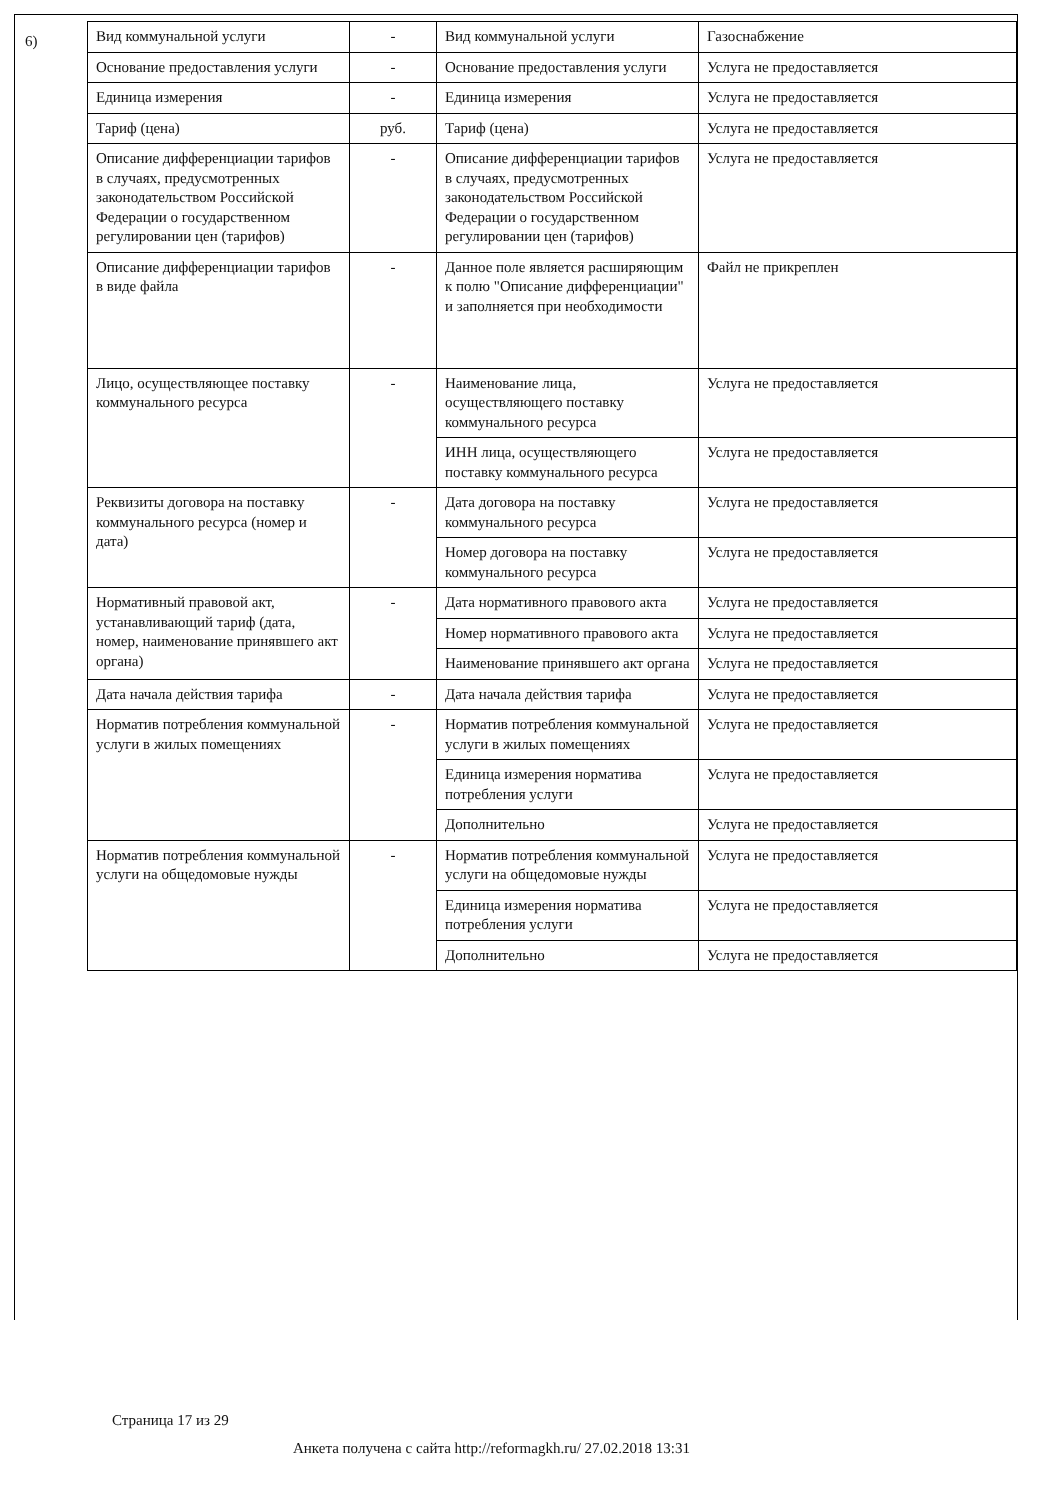6)
| Вид коммунальной услуги | - | Вид коммунальной услуги | Газоснабжение |
| Основание предоставления услуги | - | Основание предоставления услуги | Услуга не предоставляется |
| Единица измерения | - | Единица измерения | Услуга не предоставляется |
| Тариф (цена) | руб. | Тариф (цена) | Услуга не предоставляется |
| Описание дифференциации тарифов в случаях, предусмотренных законодательством Российской Федерации о государственном регулировании цен (тарифов) | - | Описание дифференциации тарифов в случаях, предусмотренных законодательством Российской Федерации о государственном регулировании цен (тарифов) | Услуга не предоставляется |
| Описание дифференциации тарифов в виде файла | - | Данное поле является расширяющим к полю "Описание дифференциации" и заполняется при необходимости | Файл не прикреплен |
| Лицо, осуществляющее поставку коммунального ресурса | - | Наименование лица, осуществляющего поставку коммунального ресурса | Услуга не предоставляется |
| | | ИНН лица, осуществляющего поставку коммунального ресурса | Услуга не предоставляется |
| Реквизиты договора на поставку коммунального ресурса (номер и дата) | - | Дата договора на поставку коммунального ресурса | Услуга не предоставляется |
| | | Номер договора на поставку коммунального ресурса | Услуга не предоставляется |
| Нормативный правовой акт, устанавливающий тариф (дата, номер, наименование принявшего акт органа) | - | Дата нормативного правового акта | Услуга не предоставляется |
| | | Номер нормативного правового акта | Услуга не предоставляется |
| | | Наименование принявшего акт органа | Услуга не предоставляется |
| Дата начала действия тарифа | - | Дата начала действия тарифа | Услуга не предоставляется |
| Норматив потребления коммунальной услуги в жилых помещениях | - | Норматив потребления коммунальной услуги в жилых помещениях | Услуга не предоставляется |
| | | Единица измерения норматива потребления услуги | Услуга не предоставляется |
| | | Дополнительно | Услуга не предоставляется |
| Норматив потребления коммунальной услуги на общедомовые нужды | - | Норматив потребления коммунальной услуги на общедомовые нужды | Услуга не предоставляется |
| | | Единица измерения норматива потребления услуги | Услуга не предоставляется |
| | | Дополнительно | Услуга не предоставляется |
Страница 17 из 29
Анкета получена с сайта http://reformagkh.ru/ 27.02.2018 13:31